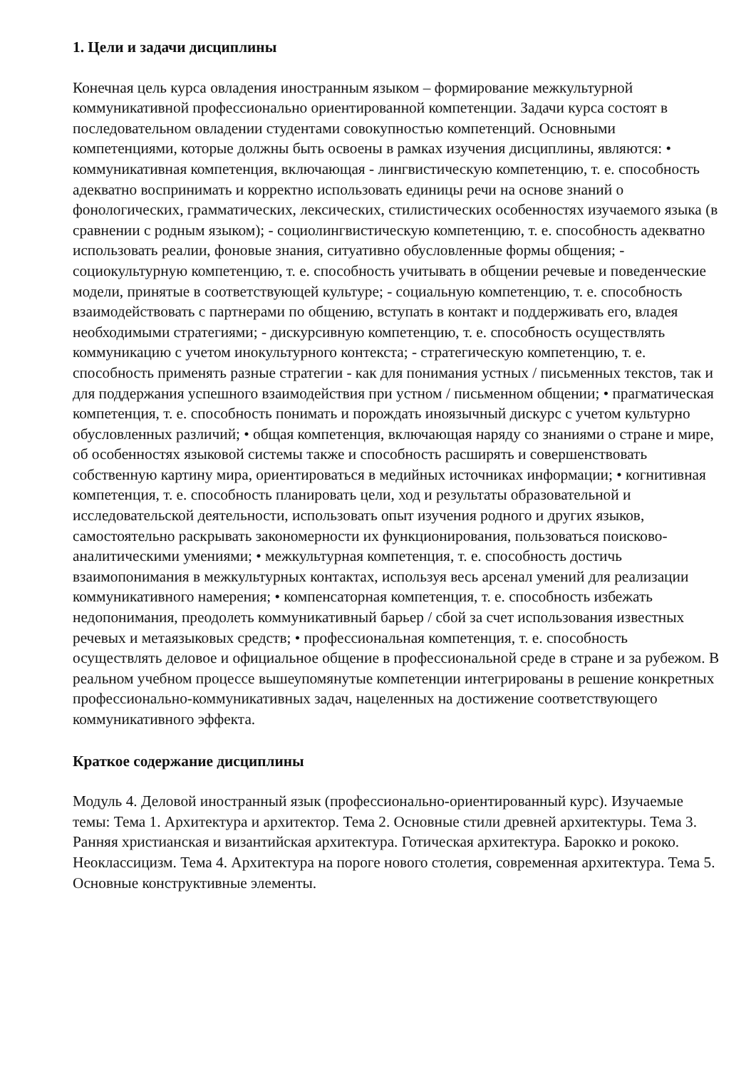1. Цели и задачи дисциплины
Конечная цель курса овладения иностранным языком – формирование межкультурной коммуникативной профессионально ориентированной компетенции. Задачи курса состоят в последовательном овладении студентами совокупностью компетенций. Основными компетенциями, которые должны быть освоены в рамках изучения дисциплины, являются: • коммуникативная компетенция, включающая - лингвистическую компетенцию, т. е. способность адекватно воспринимать и корректно использовать единицы речи на основе знаний о фонологических, грамматических, лексических, стилистических особенностях изучаемого языка (в сравнении с родным языком); - социолингвистическую компетенцию, т. е. способность адекватно использовать реалии, фоновые знания, ситуативно обусловленные формы общения; - социокультурную компетенцию, т. е. способность учитывать в общении речевые и поведенческие модели, принятые в соответствующей культуре; - социальную компетенцию, т. е. способность взаимодействовать с партнерами по общению, вступать в контакт и поддерживать его, владея необходимыми стратегиями; - дискурсивную компетенцию, т. е. способность осуществлять коммуникацию с учетом инокультурного контекста; - стратегическую компетенцию, т. е. способность применять разные стратегии - как для понимания устных / письменных текстов, так и для поддержания успешного взаимодействия при устном / письменном общении; • прагматическая компетенция, т. е. способность понимать и порождать иноязычный дискурс с учетом культурно обусловленных различий; • общая компетенция, включающая наряду со знаниями о стране и мире, об особенностях языковой системы также и способность расширять и совершенствовать собственную картину мира, ориентироваться в медийных источниках информации; • когнитивная компетенция, т. е. способность планировать цели, ход и результаты образовательной и исследовательской деятельности, использовать опыт изучения родного и других языков, самостоятельно раскрывать закономерности их функционирования, пользоваться поисково-аналитическими умениями; • межкультурная компетенция, т. е. способность достичь взаимопонимания в межкультурных контактах, используя весь арсенал умений для реализации коммуникативного намерения; • компенсаторная компетенция, т. е. способность избежать недопонимания, преодолеть коммуникативный барьер / сбой за счет использования известных речевых и метаязыковых средств; • профессиональная компетенция, т. е. способность осуществлять деловое и официальное общение в профессиональной среде в стране и за рубежом. В реальном учебном процессе вышеупомянутые компетенции интегрированы в решение конкретных профессионально-коммуникативных задач, нацеленных на достижение соответствующего коммуникативного эффекта.
Краткое содержание дисциплины
Модуль 4. Деловой иностранный язык (профессионально-ориентированный курс). Изучаемые темы: Тема 1. Архитектура и архитектор. Тема 2. Основные стили древней архитектуры. Тема 3. Ранняя христианская и византийская архитектура. Готическая архитектура. Барокко и рококо. Неоклассицизм. Тема 4. Архитектура на пороге нового столетия, современная архитектура. Тема 5. Основные конструктивные элементы.